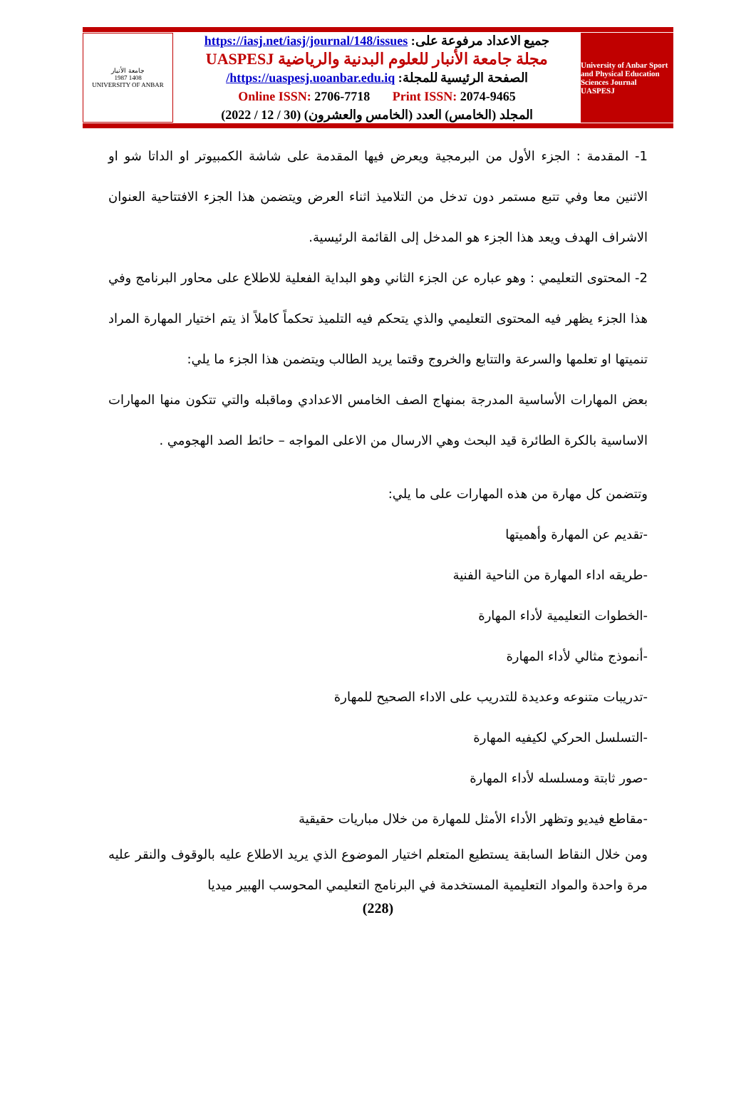جامعة الأنبار
1987 1408
UNIVERSITY OF ANBAR
جميع الاعداد مرفوعة على: https://iasj.net/iasj/journal/148/issues
مجلة جامعة الأنبار للعلوم البدنية والرياضية UASPESJ
الصفحة الرئيسية للمجلة: https://uaspesj.uoanbar.edu.iq/
Online ISSN: 2706-7718 Print ISSN: 2074-9465
المجلد (الخامس) العدد (الخامس والعشرون) (30 / 12 / 2022)
University of Anbar Sport and Physical Education Sciences Journal
UASPESJ
1- المقدمة : الجزء الأول من البرمجية ويعرض فيها المقدمة على شاشة الكمبيوتر او الداتا شو او الاثنين معا وفي تتبع مستمر دون تدخل من التلاميذ اثناء العرض ويتضمن هذا الجزء الافتتاحية العنوان الاشراف الهدف ويعد هذا الجزء هو المدخل إلى القائمة الرئيسية.
2- المحتوى التعليمي : وهو عباره عن الجزء الثاني وهو البداية الفعلية للاطلاع على محاور البرنامج وفي هذا الجزء يظهر فيه المحتوى التعليمي والذي يتحكم فيه التلميذ تحكماً كاملاً اذ يتم اختيار المهارة المراد تنميتها او تعلمها والسرعة والتتابع والخروج وقتما يريد الطالب ويتضمن هذا الجزء ما يلي:
بعض المهارات الأساسية المدرجة بمنهاج الصف الخامس الاعدادي وماقبله والتي تتكون منها المهارات الاساسية بالكرة الطائرة قيد البحث وهي الارسال من الاعلى المواجه – حائط الصد الهجومي .
وتتضمن كل مهارة من هذه المهارات على ما يلي:
-تقديم عن المهارة وأهميتها
-طريقه اداء المهارة من الناحية الفنية
-الخطوات التعليمية لأداء المهارة
-أنموذج مثالي لأداء المهارة
-تدريبات متنوعه وعديدة للتدريب على الاداء الصحيح للمهارة
-التسلسل الحركي لكيفيه المهارة
-صور ثابتة ومسلسله لأداء المهارة
-مقاطع فيديو وتظهر الأداء الأمثل للمهارة من خلال مباريات حقيقية
ومن خلال النقاط السابقة يستطيع المتعلم اختيار الموضوع الذي يريد الاطلاع عليه بالوقوف والنقر عليه مرة واحدة والمواد التعليمية المستخدمة في البرنامج التعليمي المحوسب الهبير ميديا
(228)